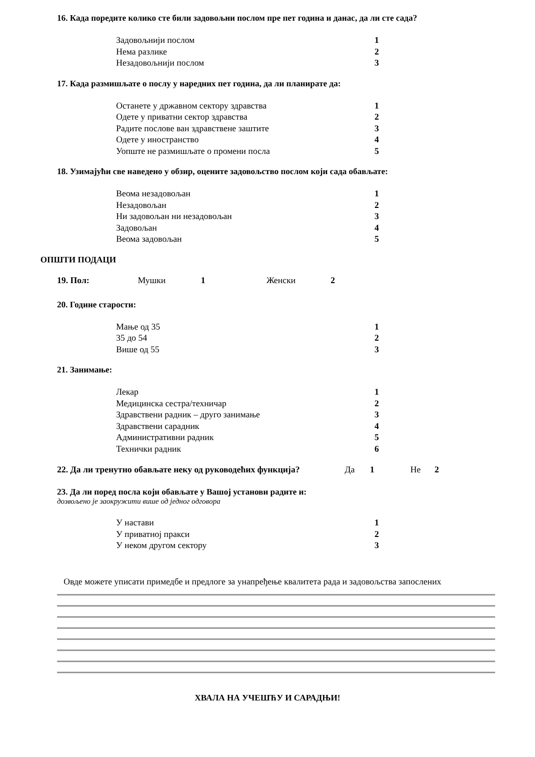16. Када поредите колико сте били задовољни послом пре пет година и данас, да ли сте сада?
Задовољнији послом 1
Нема разлике 2
Незадовољнији послом 3
17. Када размишљате о послу у наредних пет година, да ли планирате да:
Останете у државном сектору здравства 1
Одете у приватни сектор здравства 2
Радите послове ван здравствене заштите 3
Одете у иностранство 4
Уопште не размишљате о промени посла 5
18. Узимајући све наведено у обзир, оцените задовољство послом који сада обављате:
Веома незадовољан 1
Незадовољан 2
Ни задовољан ни незадовољан 3
Задовољан 4
Веома задовољан 5
ОПШТИ ПОДАЦИ
19. Пол: Мушки 1 Женски 2
20. Године старости:
Мање од 35 1
35 до 54 2
Више од 55 3
21. Занимање:
Лекар 1
Медицинска сестра/техничар 2
Здравствени радник – друго занимање 3
Здравствени сарадник 4
Административни радник 5
Технички радник 6
22. Да ли тренутно обављате неку од руководећих функција? Да 1 Не 2
23. Да ли поред посла који обављате у Вашој установи радите и:
дозвољено је заокружити више од једног одговора
У настави 1
У приватној пракси 2
У неком другом сектору 3
Овде можете уписати примедбе и предлоге за унапређење квалитета рада и задовољства запослених
ХВАЛА НА УЧЕШЋУ И САРАДЊИ!